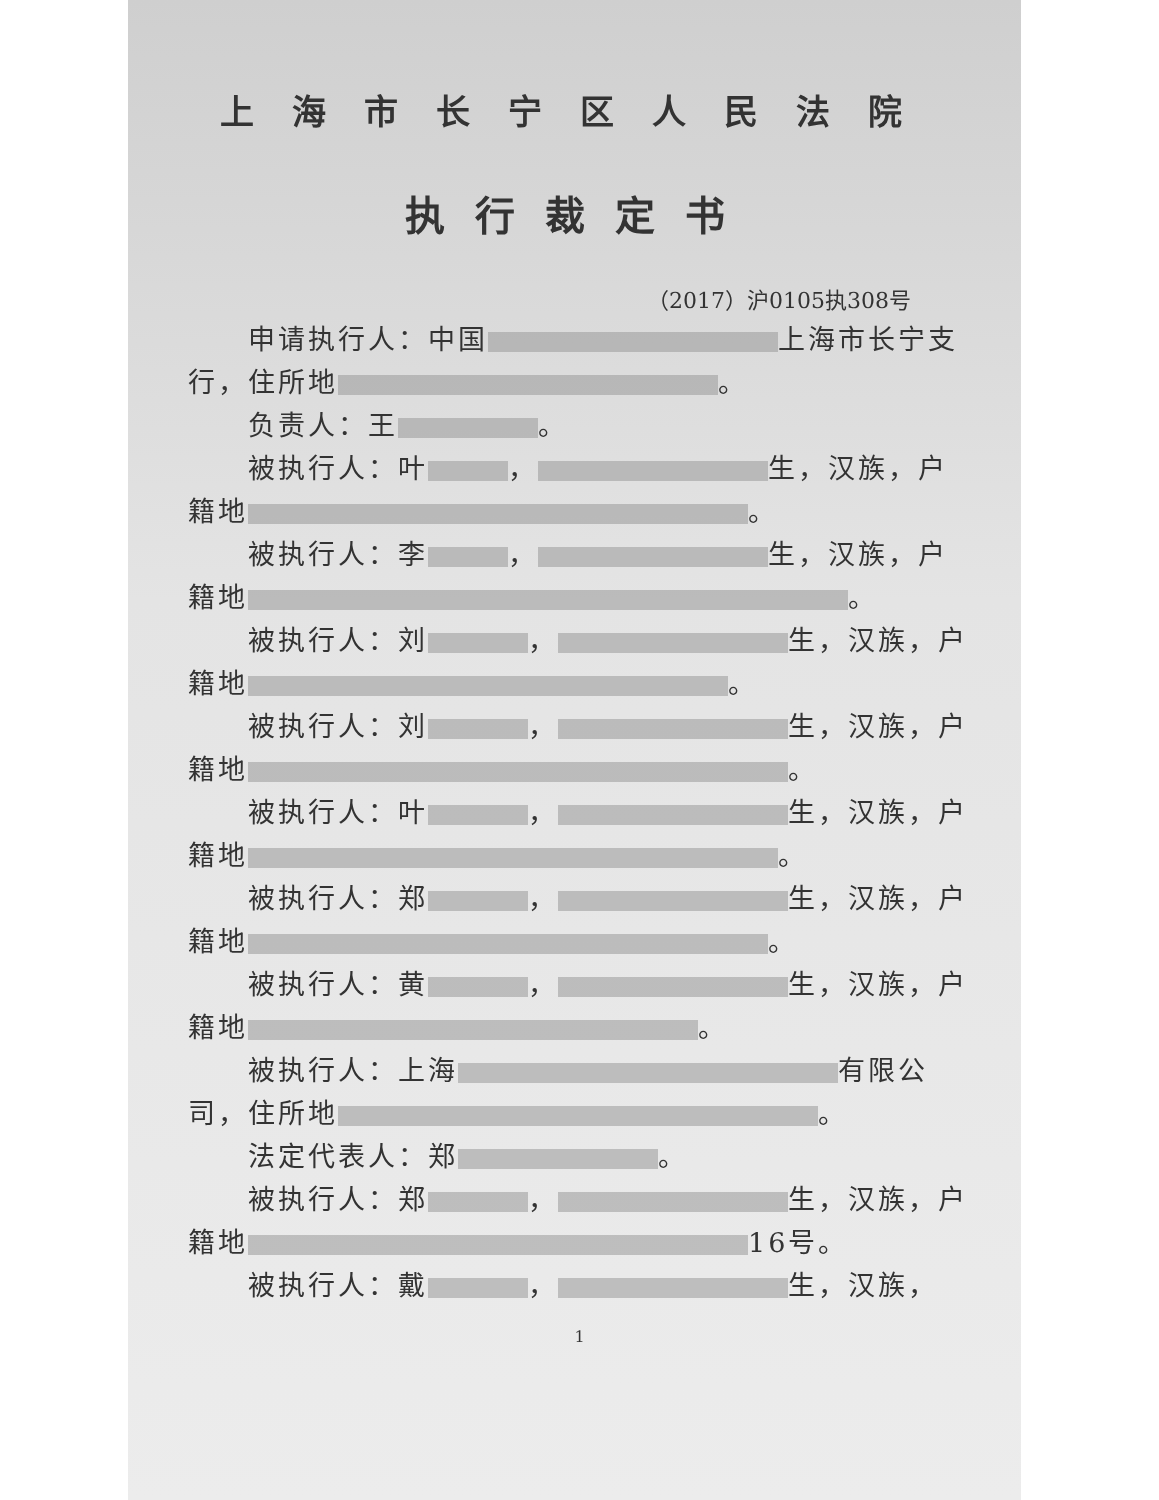上海市长宁区人民法院
执行裁定书
（2017）沪0105执308号
申请执行人：中国 上海市长宁支行，住所地 。
负责人：王 。
被执行人：叶 ， 生，汉族，户籍地 。
被执行人：李 ， 生，汉族，户籍地 。
被执行人：刘 ， 生，汉族，户籍地 。
被执行人：刘 ， 生，汉族，户籍地 。
被执行人：叶 ， 生，汉族，户籍地 。
被执行人：郑 ， 生，汉族，户籍地 。
被执行人：黄 ， 生，汉族，户籍地 。
被执行人：上海 有限公司，住所地 。
法定代表人：郑 。
被执行人：郑 ， 生，汉族，户籍地 16号。
被执行人：戴 ， 生，汉族，
1